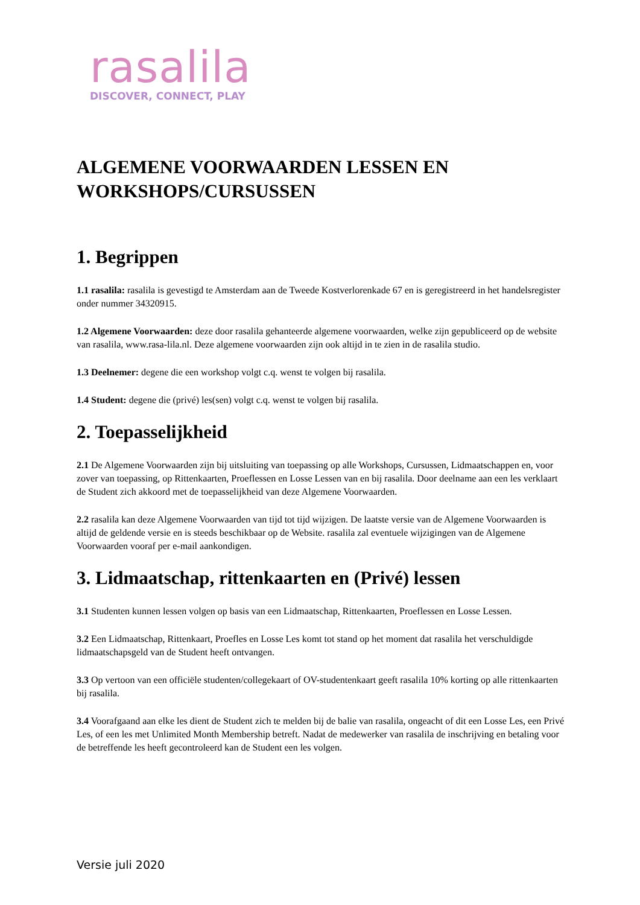rasalila
DISCOVER, CONNECT, PLAY
ALGEMENE VOORWAARDEN LESSEN EN WORKSHOPS/CURSUSSEN
1. Begrippen
1.1 rasalila: rasalila is gevestigd te Amsterdam aan de Tweede Kostverlorenkade 67 en is geregistreerd in het handelsregister onder nummer 34320915.
1.2 Algemene Voorwaarden: deze door rasalila gehanteerde algemene voorwaarden, welke zijn gepubliceerd op de website van rasalila, www.rasa-lila.nl. Deze algemene voorwaarden zijn ook altijd in te zien in de rasalila studio.
1.3 Deelnemer: degene die een workshop volgt c.q. wenst te volgen bij rasalila.
1.4 Student: degene die (privé) les(sen) volgt c.q. wenst te volgen bij rasalila.
2. Toepasselijkheid
2.1 De Algemene Voorwaarden zijn bij uitsluiting van toepassing op alle Workshops, Cursussen, Lidmaatschappen en, voor zover van toepassing, op Rittenkaarten, Proeflessen en Losse Lessen van en bij rasalila. Door deelname aan een les verklaart de Student zich akkoord met de toepasselijkheid van deze Algemene Voorwaarden.
2.2 rasalila kan deze Algemene Voorwaarden van tijd tot tijd wijzigen. De laatste versie van de Algemene Voorwaarden is altijd de geldende versie en is steeds beschikbaar op de Website. rasalila zal eventuele wijzigingen van de Algemene Voorwaarden vooraf per e-mail aankondigen.
3. Lidmaatschap, rittenkaarten en (Privé) lessen
3.1 Studenten kunnen lessen volgen op basis van een Lidmaatschap, Rittenkaarten, Proeflessen en Losse Lessen.
3.2 Een Lidmaatschap, Rittenkaart, Proefles en Losse Les komt tot stand op het moment dat rasalila het verschuldigde lidmaatschapsgeld van de Student heeft ontvangen.
3.3 Op vertoon van een officiële studenten/collegekaart of OV-studentenkaart geeft rasalila 10% korting op alle rittenkaarten bij rasalila.
3.4 Voorafgaand aan elke les dient de Student zich te melden bij de balie van rasalila, ongeacht of dit een Losse Les, een Privé Les, of een les met Unlimited Month Membership betreft. Nadat de medewerker van rasalila de inschrijving en betaling voor de betreffende les heeft gecontroleerd kan de Student een les volgen.
Versie juli 2020